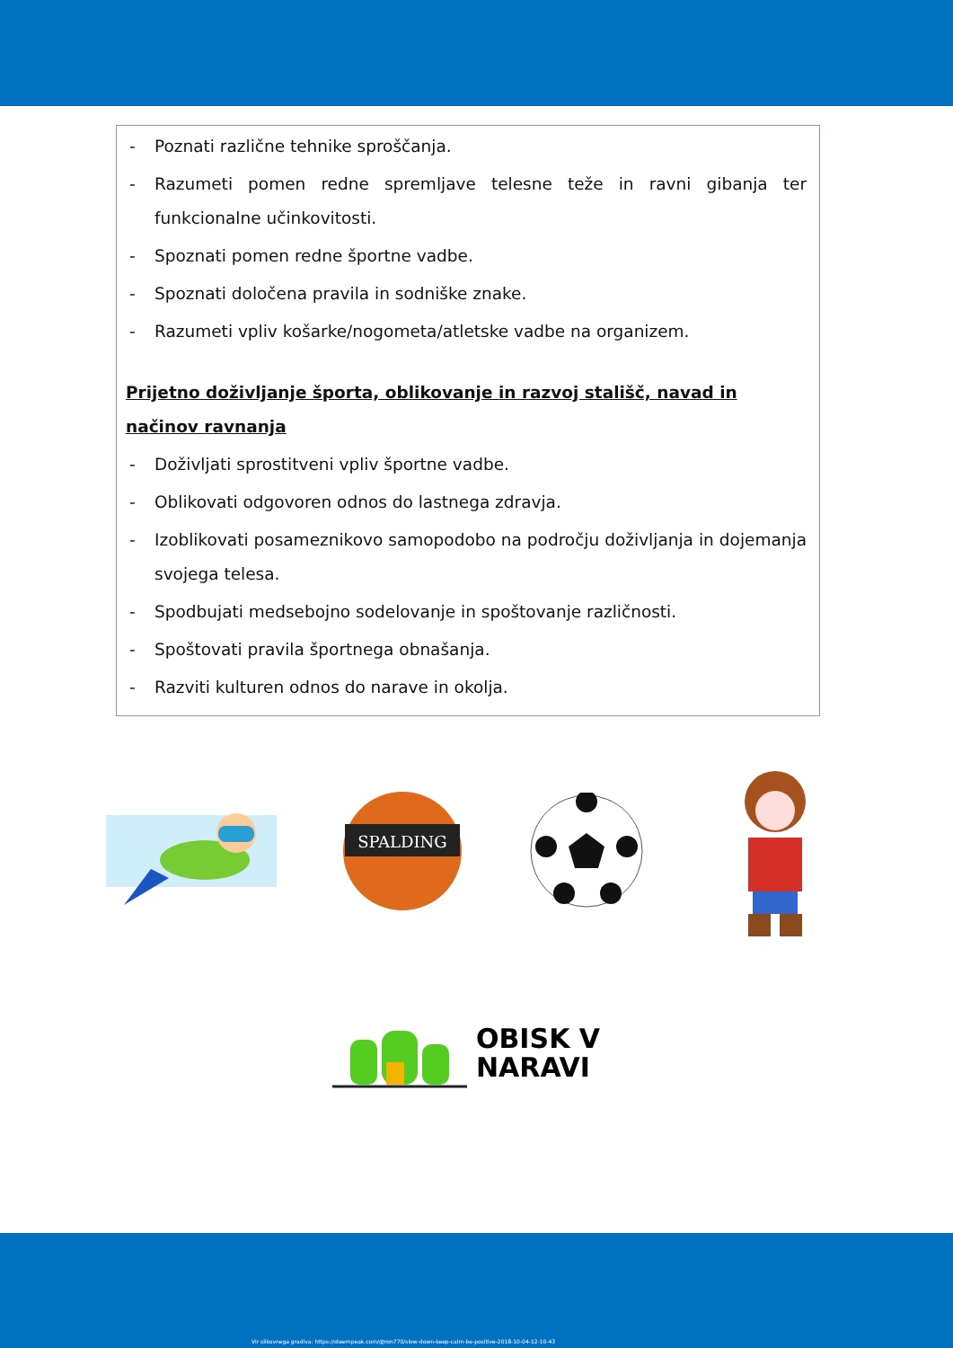- Poznati različne tehnike sproščanja.
- Razumeti pomen redne spremljave telesne teže in ravni gibanja ter funkcionalne učinkovitosti.
- Spoznati pomen redne športne vadbe.
- Spoznati določena pravila in sodniške znake.
- Razumeti vpliv košarke/nogometa/atletske vadbe na organizem.
Prijetno doživljanje športa, oblikovanje in razvoj stališč, navad in načinov ravnanja
- Doživljati sprostitveni vpliv športne vadbe.
- Oblikovati odgovoren odnos do lastnega zdravja.
- Izoblikovati posameznikovo samopodobo na področju doživljanja in dojemanja svojega telesa.
- Spodbujati medsebojno sodelovanje in spoštovanje različnosti.
- Spoštovati pravila športnega obnašanja.
- Razviti kulturen odnos do narave in okolja.
SPALDING
OBISK V
NARAVI
Vir slikovnega gradiva: https://steempeak.com/@ron770/slow-down-keep-calm-be-positive-2018-10-04-12-10-43